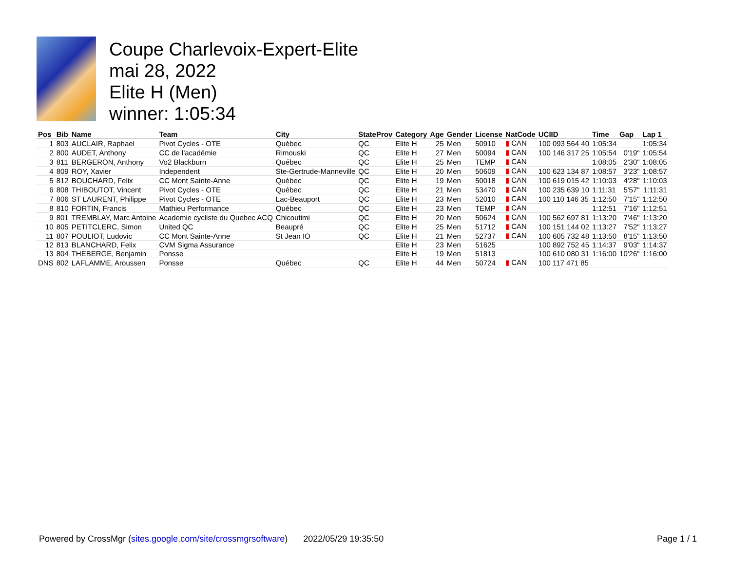Coupe Charlevoix-Expert-Elite
mai 28, 2022
Elite H (Men)
winner: 1:05:34
| Pos | Bib | Name | Team | City | StateProv | Category | Age | Gender | License | NatCode | UCIID | Time | Gap | Lap 1 |
| --- | --- | --- | --- | --- | --- | --- | --- | --- | --- | --- | --- | --- | --- | --- |
| 1 | 803 | AUCLAIR, Raphael | Pivot Cycles - OTE | Québec | QC | Elite H | 25 | Men | 50910 | ▮ CAN | 100 093 564 40 | 1:05:34 | | 1:05:34 |
| 2 | 800 | AUDET, Anthony | CC de l'académie | Rimouski | QC | Elite H | 27 | Men | 50094 | ▮ CAN | 100 146 317 25 | 1:05:54 | 0'19" | 1:05:54 |
| 3 | 811 | BERGERON, Anthony | Vo2 Blackburn | Québec | QC | Elite H | 25 | Men | TEMP | ▮ CAN | | 1:08:05 | 2'30" | 1:08:05 |
| 4 | 809 | ROY, Xavier | Independent | Ste-Gertrude-Manneville | QC | Elite H | 20 | Men | 50609 | ▮ CAN | 100 623 134 87 | 1:08:57 | 3'23" | 1:08:57 |
| 5 | 812 | BOUCHARD, Felix | CC Mont Sainte-Anne | Québec | QC | Elite H | 19 | Men | 50018 | ▮ CAN | 100 619 015 42 | 1:10:03 | 4'28" | 1:10:03 |
| 6 | 808 | THIBOUTOT, Vincent | Pivot Cycles - OTE | Québec | QC | Elite H | 21 | Men | 53470 | ▮ CAN | 100 235 639 10 | 1:11:31 | 5'57" | 1:11:31 |
| 7 | 806 | ST LAURENT, Philippe | Pivot Cycles - OTE | Lac-Beauport | QC | Elite H | 23 | Men | 52010 | ▮ CAN | 100 110 146 35 | 1:12:50 | 7'15" | 1:12:50 |
| 8 | 810 | FORTIN, Francis | Mathieu Performance | Québec | QC | Elite H | 23 | Men | TEMP | ▮ CAN | | 1:12:51 | 7'16" | 1:12:51 |
| 9 | 801 | TREMBLAY, Marc Antoine | Academie cycliste du Quebec ACQ | Chicoutimi | QC | Elite H | 20 | Men | 50624 | ▮ CAN | 100 562 697 81 | 1:13:20 | 7'46" | 1:13:20 |
| 10 | 805 | PETITCLERC, Simon | United QC | Beaupré | QC | Elite H | 25 | Men | 51712 | ▮ CAN | 100 151 144 02 | 1:13:27 | 7'52" | 1:13:27 |
| 11 | 807 | POULIOT, Ludovic | CC Mont Sainte-Anne | St Jean IO | QC | Elite H | 21 | Men | 52737 | ▮ CAN | 100 605 732 48 | 1:13:50 | 8'15" | 1:13:50 |
| 12 | 813 | BLANCHARD, Felix | CVM Sigma Assurance | | | Elite H | 23 | Men | 51625 | | 100 892 752 45 | 1:14:37 | 9'03" | 1:14:37 |
| 13 | 804 | THEBERGE, Benjamin | Ponsse | | | Elite H | 19 | Men | 51813 | | 100 610 080 31 | 1:16:00 | 10'26" | 1:16:00 |
| DNS | 802 | LAFLAMME, Aroussen | Ponsse | Québec | QC | Elite H | 44 | Men | 50724 | ▮ CAN | 100 117 471 85 | | | |
Powered by CrossMgr (sites.google.com/site/crossmgrsoftware) 2022/05/29 19:35:50 Page 1 / 1